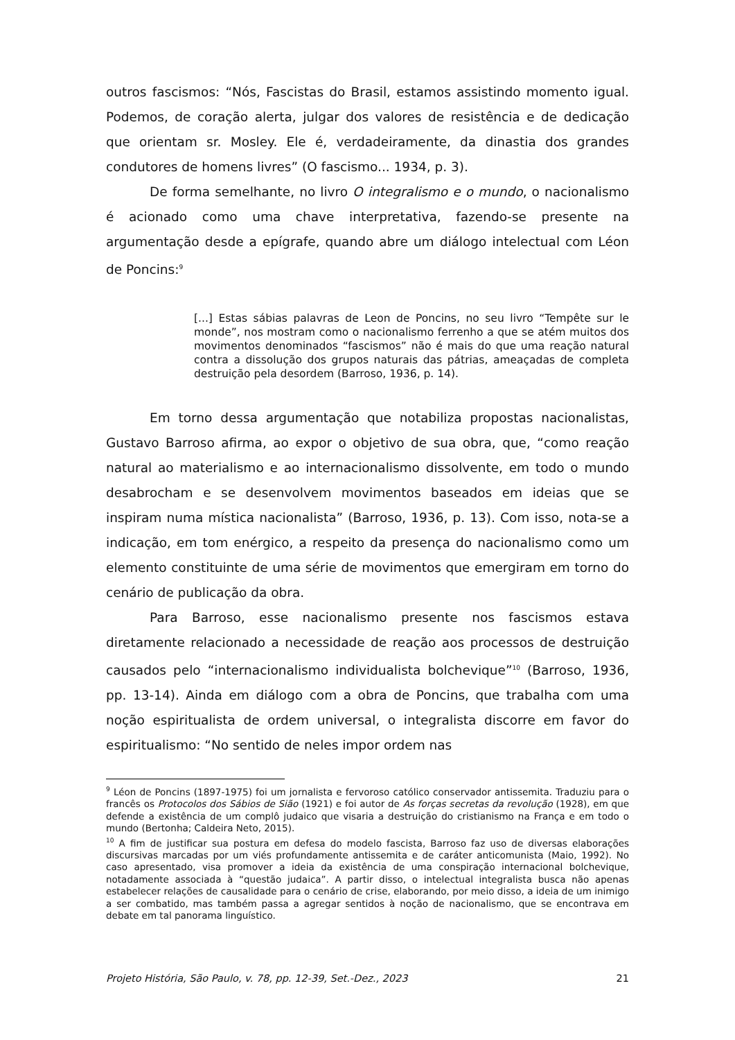outros fascismos: “Nós, Fascistas do Brasil, estamos assistindo momento igual. Podemos, de coração alerta, julgar dos valores de resistência e de dedicação que orientam sr. Mosley. Ele é, verdadeiramente, da dinastia dos grandes condutores de homens livres” (O fascismo... 1934, p. 3).
De forma semelhante, no livro O integralismo e o mundo, o nacionalismo é acionado como uma chave interpretativa, fazendo-se presente na argumentação desde a epígrafe, quando abre um diálogo intelectual com Léon de Poncins:<sup>9</sup>
[...] Estas sábias palavras de Leon de Poncins, no seu livro “Tempête sur le monde”, nos mostram como o nacionalismo ferrenho a que se atém muitos dos movimentos denominados “fascismos” não é mais do que uma reação natural contra a dissolução dos grupos naturais das pátrias, ameaçadas de completa destruição pela desordem (Barroso, 1936, p. 14).
Em torno dessa argumentação que notabiliza propostas nacionalistas, Gustavo Barroso afirma, ao expor o objetivo de sua obra, que, “como reação natural ao materialismo e ao internacionalismo dissolvente, em todo o mundo desabrocham e se desenvolvem movimentos baseados em ideias que se inspiram numa mística nacionalista” (Barroso, 1936, p. 13). Com isso, nota-se a indicação, em tom enérgico, a respeito da presença do nacionalismo como um elemento constituinte de uma série de movimentos que emergiram em torno do cenário de publicação da obra.
Para Barroso, esse nacionalismo presente nos fascismos estava diretamente relacionado a necessidade de reação aos processos de destruição causados pelo “internacionalismo individualista bolchevique”<sup>10</sup> (Barroso, 1936, pp. 13-14). Ainda em diálogo com a obra de Poncins, que trabalha com uma noção espiritualista de ordem universal, o integralista discorre em favor do espiritualismo: “No sentido de neles impor ordem nas
<sup>9</sup> Léon de Poncins (1897-1975) foi um jornalista e fervoroso católico conservador antissemita. Traduziu para o francês os Protocolos dos Sábios de Sião (1921) e foi autor de As forças secretas da revolução (1928), em que defende a existência de um complô judaico que visaria a destruição do cristianismo na França e em todo o mundo (Bertonha; Caldeira Neto, 2015).
<sup>10</sup> A fim de justificar sua postura em defesa do modelo fascista, Barroso faz uso de diversas elaborações discursivas marcadas por um viés profundamente antissemita e de caráter anticomunista (Maio, 1992). No caso apresentado, visa promover a ideia da existência de uma conspiração internacional bolchevique, notadamente associada à “questão judaica”. A partir disso, o intelectual integralista busca não apenas estabelecer relações de causalidade para o cenário de crise, elaborando, por meio disso, a ideia de um inimigo a ser combatido, mas também passa a agregar sentidos à noção de nacionalismo, que se encontrava em debate em tal panorama linguístico.
Projeto História, São Paulo, v. 78, pp. 12-39, Set.-Dez., 2023 21